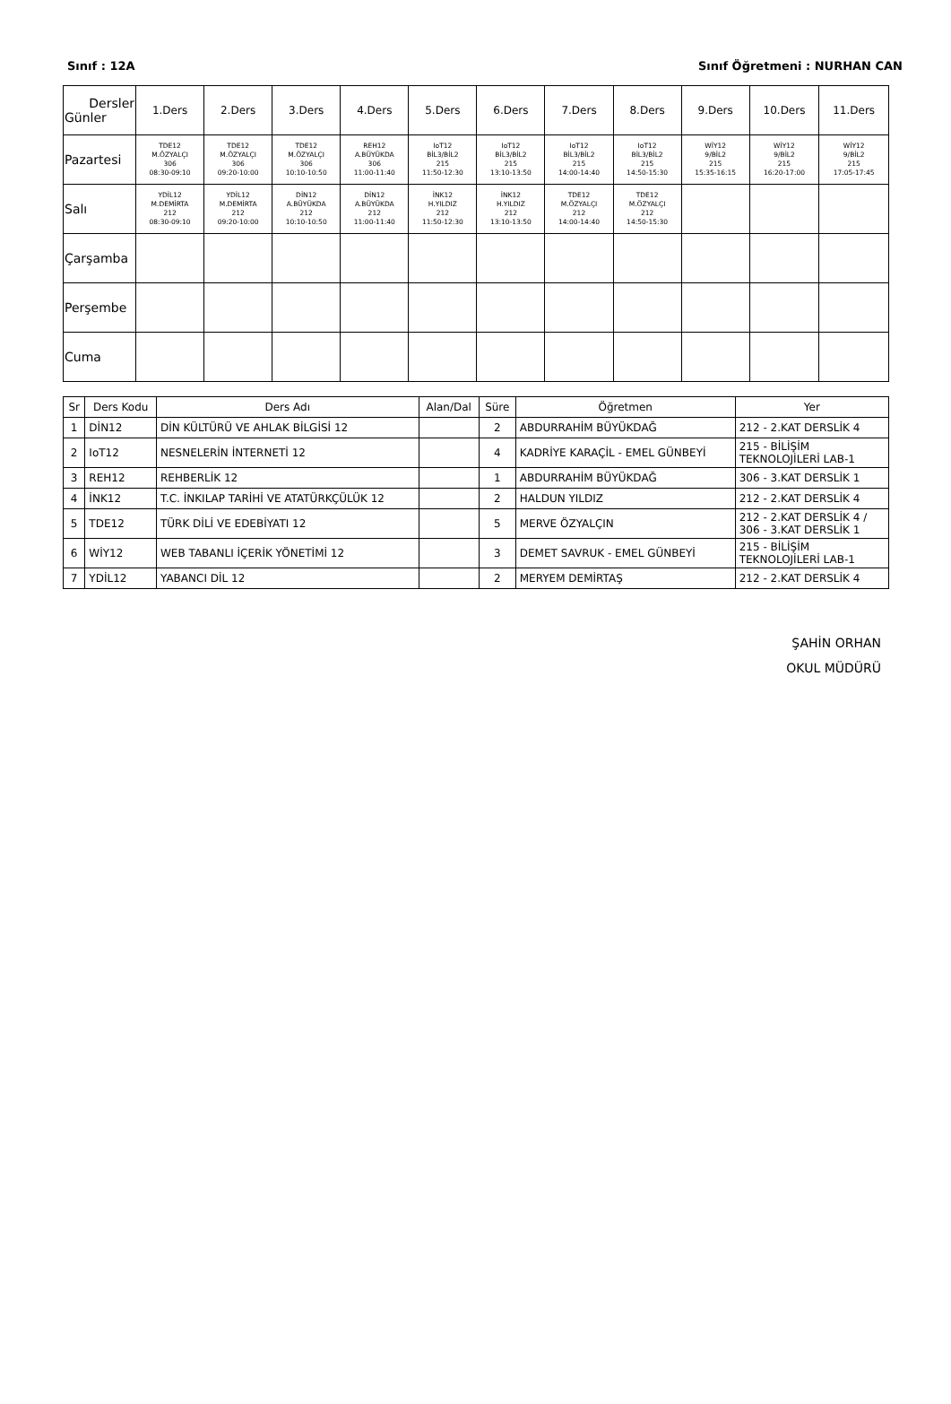Sınıf : 12A Sınıf Öğretmeni : NURHAN CAN
| Dersler Günler | 1.Ders | 2.Ders | 3.Ders | 4.Ders | 5.Ders | 6.Ders | 7.Ders | 8.Ders | 9.Ders | 10.Ders | 11.Ders |
| --- | --- | --- | --- | --- | --- | --- | --- | --- | --- | --- | --- |
| Pazartesi | TDE12 M.ÖZYALÇI 306 08:30-09:10 | TDE12 M.ÖZYALÇI 306 09:20-10:00 | TDE12 M.ÖZYALÇI 306 10:10-10:50 | REH12 A.BÜYÜKDA 306 11:00-11:40 | IoT12 BİL3/BİL2 215 11:50-12:30 | IoT12 BİL3/BİL2 215 13:10-13:50 | IoT12 BİL3/BİL2 215 14:00-14:40 | IoT12 BİL3/BİL2 215 14:50-15:30 | WİY12 9/BİL2 215 15:35-16:15 | WİY12 9/BİL2 215 16:20-17:00 | WİY12 9/BİL2 215 17:05-17:45 |
| Salı | YDİL12 M.DEMİRTA 212 08:30-09:10 | YDİL12 M.DEMİRTA 212 09:20-10:00 | DİN12 A.BÜYÜKDA 212 10:10-10:50 | DİN12 A.BÜYÜKDA 212 11:00-11:40 | İNK12 H.YILDIZ 212 11:50-12:30 | İNK12 H.YILDIZ 212 13:10-13:50 | TDE12 M.ÖZYALÇI 212 14:00-14:40 | TDE12 M.ÖZYALÇI 212 14:50-15:30 | | | |
| Çarşamba | | | | | | | | | | | |
| Perşembe | | | | | | | | | | | |
| Cuma | | | | | | | | | | | |
| Sr | Ders Kodu | Ders Adı | Alan/Dal | Süre | Öğretmen | Yer |
| --- | --- | --- | --- | --- | --- | --- |
| 1 | DİN12 | DİN KÜLTÜRÜ VE AHLAK BİLGİSİ 12 | | 2 | ABDURRAHİM BÜYÜKDAĞ | 212 - 2.KAT DERSLİK 4 |
| 2 | IoT12 | NESNELERİN İNTERNETİ 12 | | 4 | KADRİYE KARAÇİL - EMEL GÜNBEYİ | 215 - BİLİŞİM TEKNOLOJİLERİ LAB-1 |
| 3 | REH12 | REHBERLİK 12 | | 1 | ABDURRAHİM BÜYÜKDAĞ | 306 - 3.KAT DERSLİK 1 |
| 4 | İNK12 | T.C. İNKILAP TARİHİ VE ATATÜRKÇÜLÜK 12 | | 2 | HALDUN YILDIZ | 212 - 2.KAT DERSLİK 4 |
| 5 | TDE12 | TÜRK DİLİ VE EDEBİYATI 12 | | 5 | MERVE ÖZYALÇIN | 212 - 2.KAT DERSLİK 4 / 306 - 3.KAT DERSLİK 1 |
| 6 | WİY12 | WEB TABANLI İÇERİK YÖNETİMİ 12 | | 3 | DEMET SAVRUK - EMEL GÜNBEYİ | 215 - BİLİŞİM TEKNOLOJİLERİ LAB-1 |
| 7 | YDİL12 | YABANCI DİL 12 | | 2 | MERYEM DEMİRTAŞ | 212 - 2.KAT DERSLİK 4 |
ŞAHİN ORHAN
OKUL MÜDÜRÜ